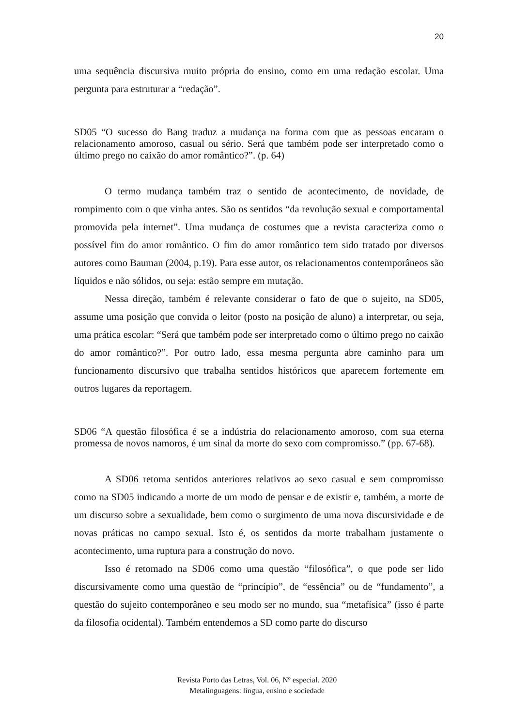20
uma sequência discursiva muito própria do ensino, como em uma redação escolar. Uma pergunta para estruturar a “redação”.
SD05 “O sucesso do Bang traduz a mudança na forma com que as pessoas encaram o relacionamento amoroso, casual ou sério. Será que também pode ser interpretado como o último prego no caixão do amor romântico?”. (p. 64)
O termo mudança também traz o sentido de acontecimento, de novidade, de rompimento com o que vinha antes. São os sentidos “da revolução sexual e comportamental promovida pela internet”. Uma mudança de costumes que a revista caracteriza como o possível fim do amor romântico. O fim do amor romântico tem sido tratado por diversos autores como Bauman (2004, p.19). Para esse autor, os relacionamentos contemporâneos são líquidos e não sólidos, ou seja: estão sempre em mutação.
Nessa direção, também é relevante considerar o fato de que o sujeito, na SD05, assume uma posição que convida o leitor (posto na posição de aluno) a interpretar, ou seja, uma prática escolar: “Será que também pode ser interpretado como o último prego no caixão do amor romântico?”. Por outro lado, essa mesma pergunta abre caminho para um funcionamento discursivo que trabalha sentidos históricos que aparecem fortemente em outros lugares da reportagem.
SD06 “A questão filosófica é se a indústria do relacionamento amoroso, com sua eterna promessa de novos namoros, é um sinal da morte do sexo com compromisso.” (pp. 67-68).
A SD06 retoma sentidos anteriores relativos ao sexo casual e sem compromisso como na SD05 indicando a morte de um modo de pensar e de existir e, também, a morte de um discurso sobre a sexualidade, bem como o surgimento de uma nova discursividade e de novas práticas no campo sexual. Isto é, os sentidos da morte trabalham justamente o acontecimento, uma ruptura para a construção do novo.
Isso é retomado na SD06 como uma questão “filosófica”, o que pode ser lido discursivamente como uma questão de “princípio”, de “essência” ou de “fundamento”, a questão do sujeito contemporâneo e seu modo ser no mundo, sua “metafísica” (isso é parte da filosofia ocidental). Também entendemos a SD como parte do discurso
Revista Porto das Letras, Vol. 06, Nº especial. 2020
Metalinguagens: língua, ensino e sociedade